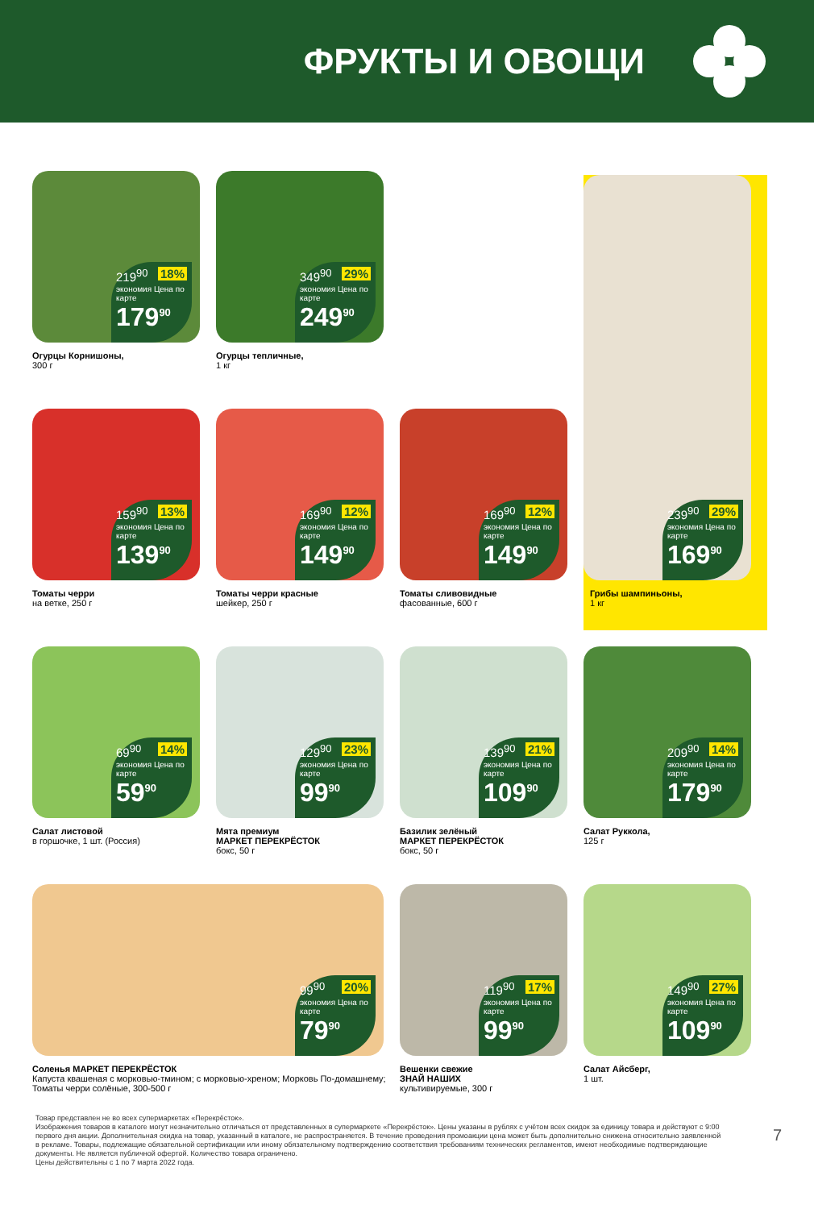ФРУКТЫ И ОВОЩИ
219<sup>90</sup> 18%
экономия Цена по карте
179<sup>90</sup>
Огурцы Корнишоны,
300 г
349<sup>90</sup> 29%
экономия Цена по карте
249<sup>90</sup>
Огурцы тепличные,
1 кг
159<sup>90</sup> 13%
экономия Цена по карте
139<sup>90</sup>
Томаты черри
на ветке, 250 г
169<sup>90</sup> 12%
экономия Цена по карте
149<sup>90</sup>
Томаты черри красные
шейкер, 250 г
169<sup>90</sup> 12%
экономия Цена по карте
149<sup>90</sup>
Томаты сливовидные
фасованные, 600 г
239<sup>90</sup> 29%
экономия Цена по карте
169<sup>90</sup>
Грибы шампиньоны,
1 кг
69<sup>90</sup> 14%
экономия Цена по карте
59<sup>90</sup>
Салат листовой
в горшочке, 1 шт. (Россия)
129<sup>90</sup> 23%
экономия Цена по карте
99<sup>90</sup>
Мята премиум
МАРКЕТ ПЕРЕКРЁСТОК
бокс, 50 г
139<sup>90</sup> 21%
экономия Цена по карте
109<sup>90</sup>
Базилик зелёный
МАРКЕТ ПЕРЕКРЁСТОК
бокс, 50 г
209<sup>90</sup> 14%
экономия Цена по карте
179<sup>90</sup>
Салат Руккола,
125 г
99<sup>90</sup> 20%
экономия Цена по карте
79<sup>90</sup>
Соленья МАРКЕТ ПЕРЕКРЁСТОК
Капуста квашеная с морковью-тмином; с морковью-хреном; Морковь По-домашнему; Томаты черри солёные, 300-500 г
119<sup>90</sup> 17%
экономия Цена по карте
99<sup>90</sup>
Вешенки свежие
ЗНАЙ НАШИХ
культивируемые, 300 г
149<sup>90</sup> 27%
экономия Цена по карте
109<sup>90</sup>
Салат Айсберг,
1 шт.
Товар представлен не во всех супермаркетах «Перекрёсток».
Изображения товаров в каталоге могут незначительно отличаться от представленных в супермаркете «Перекрёсток». Цены указаны в рублях с учётом всех скидок за единицу товара и действуют с 9:00 первого дня акции. Дополнительная скидка на товар, указанный в каталоге, не распространяется. В течение проведения промоакции цена может быть дополнительно снижена относительно заявленной в рекламе. Товары, подлежащие обязательной сертификации или иному обязательному подтверждению соответствия требованиям технических регламентов, имеют необходимые подтверждающие документы. Не является публичной офертой. Количество товара ограничено.
Цены действительны с 1 по 7 марта 2022 года.
7